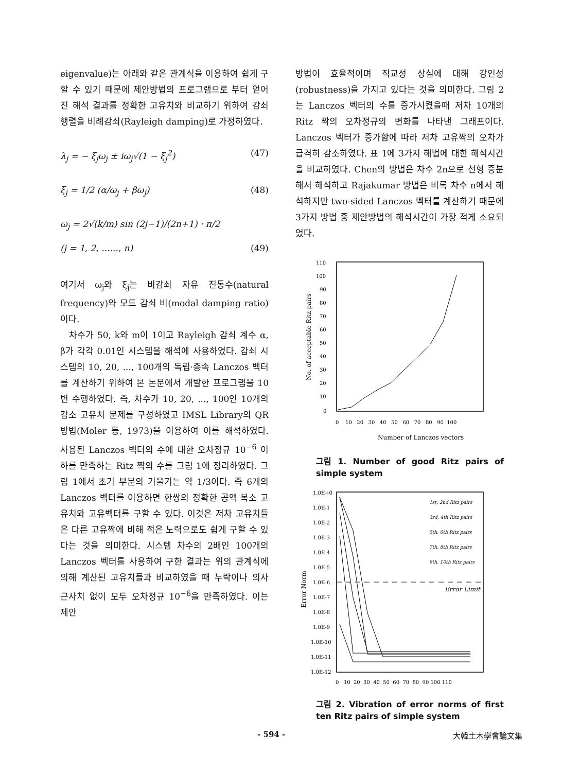eigenvalue)는 아래와 같은 관계식을 이용하여 쉽게 구할 수 있기 때문에 제안방법의 프로그램으로 부터 얻어진 해석 결과를 정확한 고유치와 비교하기 위하여 감쇠행렬을 비례감쇠(Rayleigh damping)로 가정하였다.
λ<sub>j</sub> = − ξ<sub>j</sub>ω<sub>j</sub> ± iω<sub>j</sub>√(1 − ξ<sub>j</sub><sup>2</sup>) (47)
ξ<sub>j</sub> = 1/2 (α/ω<sub>j</sub> + βω<sub>j</sub>) (48)
ω<sub>j</sub> = 2√(k/m) sin (2j−1)/(2n+1) · π/2
(j = 1, 2, ......, n) (49)
여기서 ω<sub>j</sub>와 ξ<sub>j</sub>는 비감쇠 자유 진동수(natural frequency)와 모드 감쇠 비(modal damping ratio)이다.
차수가 50, k와 m이 1이고 Rayleigh 감쇠 계수 α, β가 각각 0.01인 시스템을 해석에 사용하였다. 감쇠 시스템의 10, 20, ..., 100개의 독립·종속 Lanczos 벡터를 계산하기 위하여 본 논문에서 개발한 프로그램을 10번 수행하였다. 즉, 차수가 10, 20, ..., 100인 10개의 감소 고유치 문제를 구성하였고 IMSL Library의 QR 방법(Moler 등, 1973)을 이용하여 이를 해석하였다. 사용된 Lanczos 벡터의 수에 대한 오차정규 10<sup>−6</sup> 이하를 만족하는 Ritz 짝의 수를 그림 1에 정리하였다. 그림 1에서 초기 부분의 기울기는 약 1/3이다. 즉 6개의 Lanczos 벡터를 이용하면 한쌍의 정확한 공액 복소 고유치와 고유벡터를 구할 수 있다. 이것은 저차 고유치들은 다른 고유짝에 비해 적은 노력으로도 쉽게 구할 수 있다는 것을 의미한다. 시스템 차수의 2배인 100개의 Lanczos 벡터를 사용하여 구한 결과는 위의 관계식에 의해 계산된 고유치들과 비교하였을 때 누락이나 의사 근사치 없이 모두 오차정규 10<sup>−6</sup>을 만족하였다. 이는 제안
방법이 효율적이며 직교성 상실에 대해 강인성(robustness)을 가지고 있다는 것을 의미한다. 그림 2는 Lanczos 벡터의 수를 증가시켰을때 저차 10개의 Ritz 짝의 오차정규의 변화를 나타낸 그래프이다. Lanczos 벡터가 증가함에 따라 저차 고유짝의 오차가 급격히 감소하였다. 표 1에 3가지 해법에 대한 해석시간을 비교하였다. Chen의 방법은 차수 2n으로 선형 증분해서 해석하고 Rajakumar 방법은 비록 차수 n에서 해석하지만 two-sided Lanczos 벡터를 계산하기 때문에 3가지 방법 중 제안방법의 해석시간이 가장 적게 소요되었다.
110
100
90
80
70
60
50
40
30
20
10
0
0 10 20 30 40 50 60 70 80 90 100
Number of Lanczos vectors
No. of acceptable Ritz pairs
그림 1. Number of good Ritz pairs of simple system
1.0E+0
1.0E-1
1.0E-2
1.0E-3
1.0E-4
1.0E-5
1.0E-6
1.0E-7
1.0E-8
1.0E-9
1.0E-10
1.0E-11
1.0E-12
0 10 20 30 40 50 60 70 80 90 100 110
Error Norm
Error Limit
1st, 2nd Ritz pairs
3rd, 4th Ritz pairs
5th, 6th Ritz pairs
7th, 8th Ritz pairs
9th, 10th Ritz pairs
그림 2. Vibration of error norms of first ten Ritz pairs of simple system
- 594 - 大韓土木學會論文集